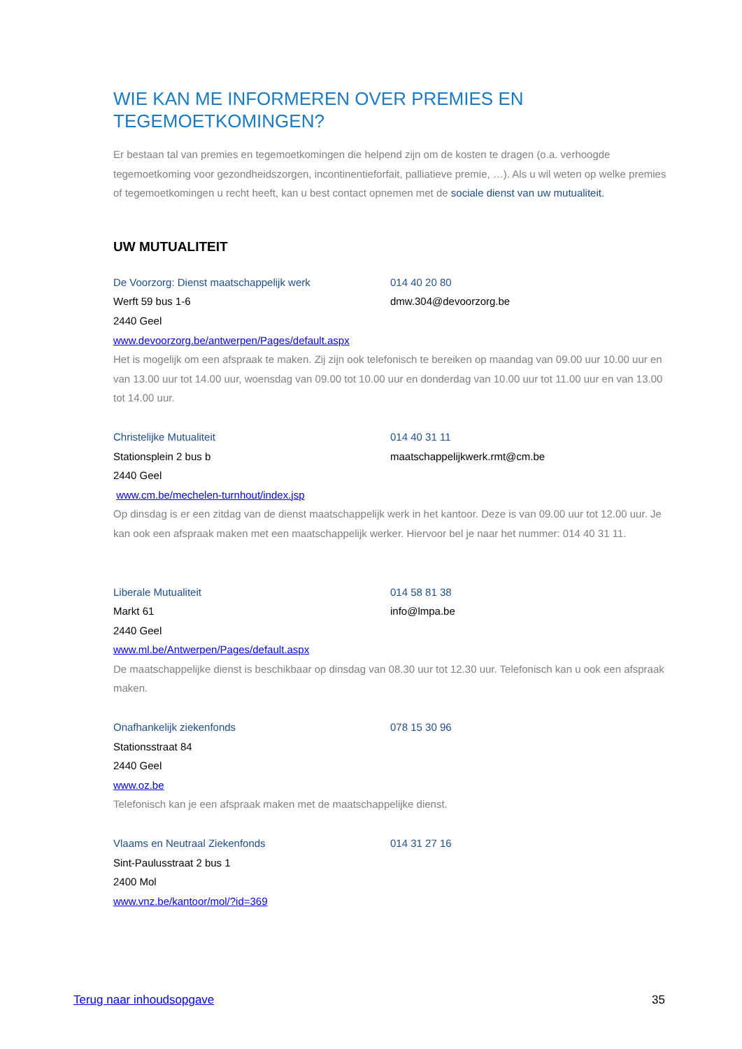WIE KAN ME INFORMEREN OVER PREMIES EN TEGEMOETKOMINGEN?
Er bestaan tal van premies en tegemoetkomingen die helpend zijn om de kosten te dragen (o.a. verhoogde tegemoetkoming voor gezondheidszorgen, incontinentieforfait, palliatieve premie, …). Als u wil weten op welke premies of tegemoetkomingen u recht heeft, kan u best contact opnemen met de sociale dienst van uw mutualiteit.
UW MUTUALITEIT
De Voorzorg: Dienst maatschappelijk werk 014 40 20 80
Werft 59 bus 1-6 dmw.304@devoorzorg.be
2440 Geel
www.devoorzorg.be/antwerpen/Pages/default.aspx
Het is mogelijk om een afspraak te maken. Zij zijn ook telefonisch te bereiken op maandag van 09.00 uur 10.00 uur en van 13.00 uur tot 14.00 uur, woensdag van 09.00 tot 10.00 uur en donderdag van 10.00 uur tot 11.00 uur en van 13.00 tot 14.00 uur.
Christelijke Mutualiteit 014 40 31 11
Stationsplein 2 bus b maatschappelijkwerk.rmt@cm.be
2440 Geel
www.cm.be/mechelen-turnhout/index.jsp
Op dinsdag is er een zitdag van de dienst maatschappelijk werk in het kantoor. Deze is van 09.00 uur tot 12.00 uur. Je kan ook een afspraak maken met een maatschappelijk werker. Hiervoor bel je naar het nummer: 014 40 31 11.
Liberale Mutualiteit 014 58 81 38
Markt 61 info@lmpa.be
2440 Geel
www.ml.be/Antwerpen/Pages/default.aspx
De maatschappelijke dienst is beschikbaar op dinsdag van 08.30 uur tot 12.30 uur. Telefonisch kan u ook een afspraak maken.
Onafhankelijk ziekenfonds 078 15 30 96
Stationsstraat 84
2440 Geel
www.oz.be
Telefonisch kan je een afspraak maken met de maatschappelijke dienst.
Vlaams en Neutraal Ziekenfonds 014 31 27 16
Sint-Paulusstraat 2 bus 1
2400 Mol
www.vnz.be/kantoor/mol/?id=369
Terug naar inhoudsopgave 35